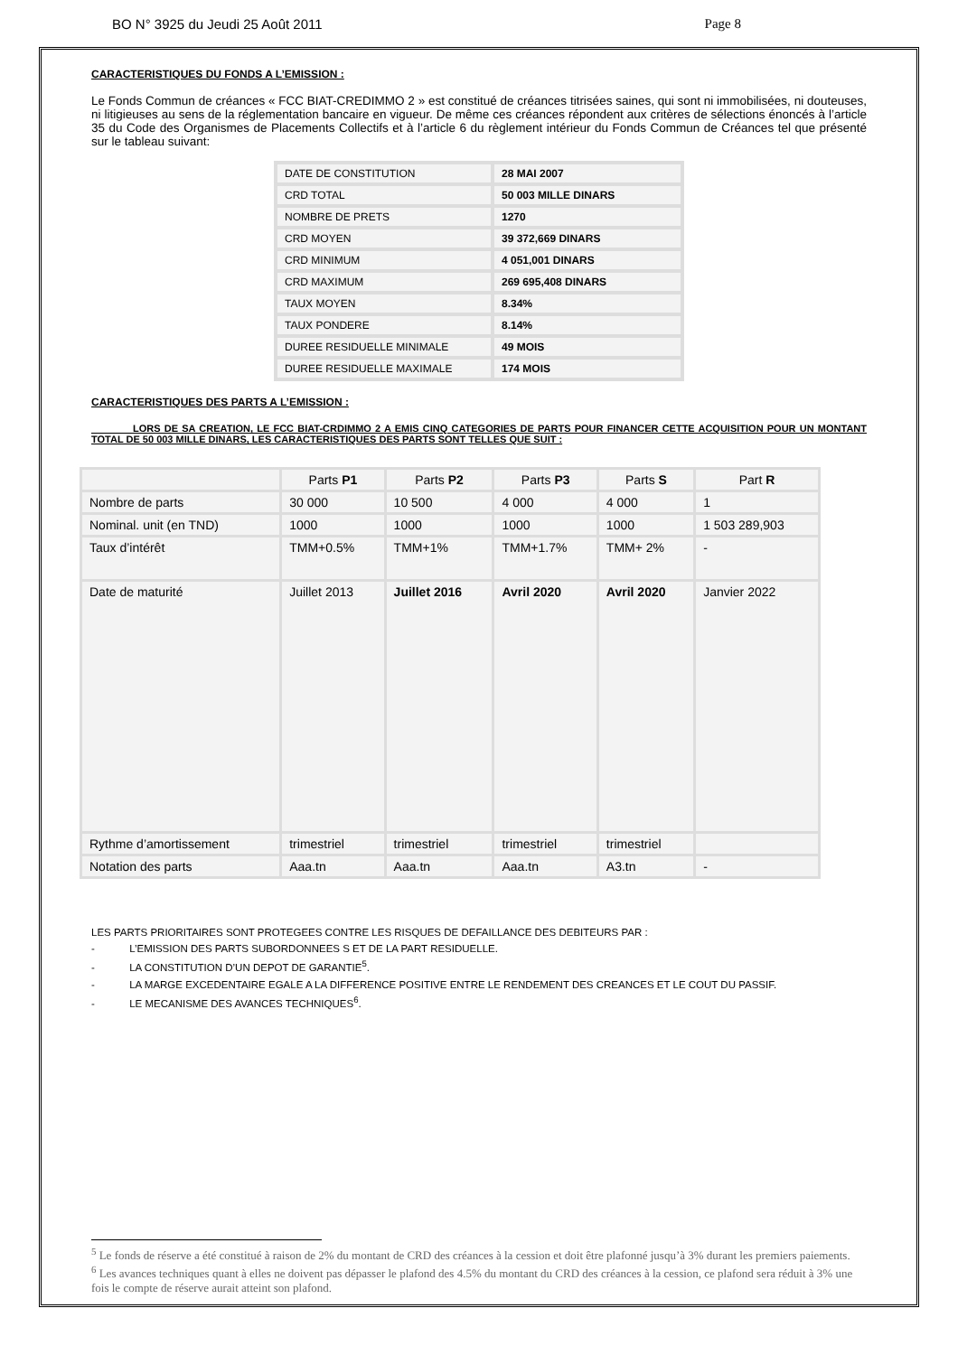BO N° 3925 du Jeudi 25 Août 2011 Page 8
CARACTERISTIQUES DU FONDS A L’EMISSION :
Le Fonds Commun de créances « FCC BIAT-CREDIMMO 2 » est constitué de créances titrisées saines, qui sont ni immobilisées, ni douteuses, ni litigieuses au sens de la réglementation bancaire en vigueur. De même ces créances répondent aux critères de sélections énoncés à l’article 35 du Code des Organismes de Placements Collectifs et à l’article 6 du règlement intérieur du Fonds Commun de Créances tel que présenté sur le tableau suivant:
| DATE DE CONSTITUTION | 28 MAI 2007 |
| CRD TOTAL | 50 003 MILLE DINARS |
| NOMBRE DE PRETS | 1270 |
| CRD MOYEN | 39 372,669 DINARS |
| CRD MINIMUM | 4 051,001 DINARS |
| CRD MAXIMUM | 269 695,408 DINARS |
| TAUX MOYEN | 8.34% |
| TAUX PONDERE | 8.14% |
| DUREE RESIDUELLE MINIMALE | 49 MOIS |
| DUREE RESIDUELLE MAXIMALE | 174 MOIS |
CARACTERISTIQUES DES PARTS A L’EMISSION :
LORS DE SA CREATION, LE FCC BIAT-CRDIMMO 2 A EMIS CINQ CATEGORIES DE PARTS POUR FINANCER CETTE ACQUISITION POUR UN MONTANT TOTAL DE 50 003 MILLE DINARS, LES CARACTERISTIQUES DES PARTS SONT TELLES QUE SUIT :
| | Parts P1 | Parts P2 | Parts P3 | Parts S | Part R |
| --- | --- | --- | --- | --- | --- |
| Nombre de parts | 30 000 | 10 500 | 4 000 | 4 000 | 1 |
| Nominal. unit (en TND) | 1000 | 1000 | 1000 | 1000 | 1 503 289,903 |
| Taux d’intérêt | TMM+0.5% | TMM+1% | TMM+1.7% | TMM+ 2% | - |
| Date de maturité | Juillet 2013 | Juillet 2016 | Avril 2020 | Avril 2020 | Janvier 2022 |
| Rythme d’amortissement | trimestriel | trimestriel | trimestriel | trimestriel | |
| Notation des parts | Aaa.tn | Aaa.tn | Aaa.tn | A3.tn | - |
LES PARTS PRIORITAIRES SONT PROTEGEES CONTRE LES RISQUES DE DEFAILLANCE DES DEBITEURS PAR :
- L’EMISSION DES PARTS SUBORDONNEES S ET DE LA PART RESIDUELLE.
- LA CONSTITUTION D’UN DEPOT DE GARANTIE<sup>5</sup>.
- LA MARGE EXCEDENTAIRE EGALE A LA DIFFERENCE POSITIVE ENTRE LE RENDEMENT DES CREANCES ET LE COUT DU PASSIF.
- LE MECANISME DES AVANCES TECHNIQUES<sup>6</sup>.
<sup>5</sup> Le fonds de réserve a été constitué à raison de 2% du montant de CRD des créances à la cession et doit être plafonné jusqu’à 3% durant les premiers paiements.
<sup>6</sup> Les avances techniques quant à elles ne doivent pas dépasser le plafond des 4.5% du montant du CRD des créances à la cession, ce plafond sera réduit à 3% une fois le compte de réserve aurait atteint son plafond.